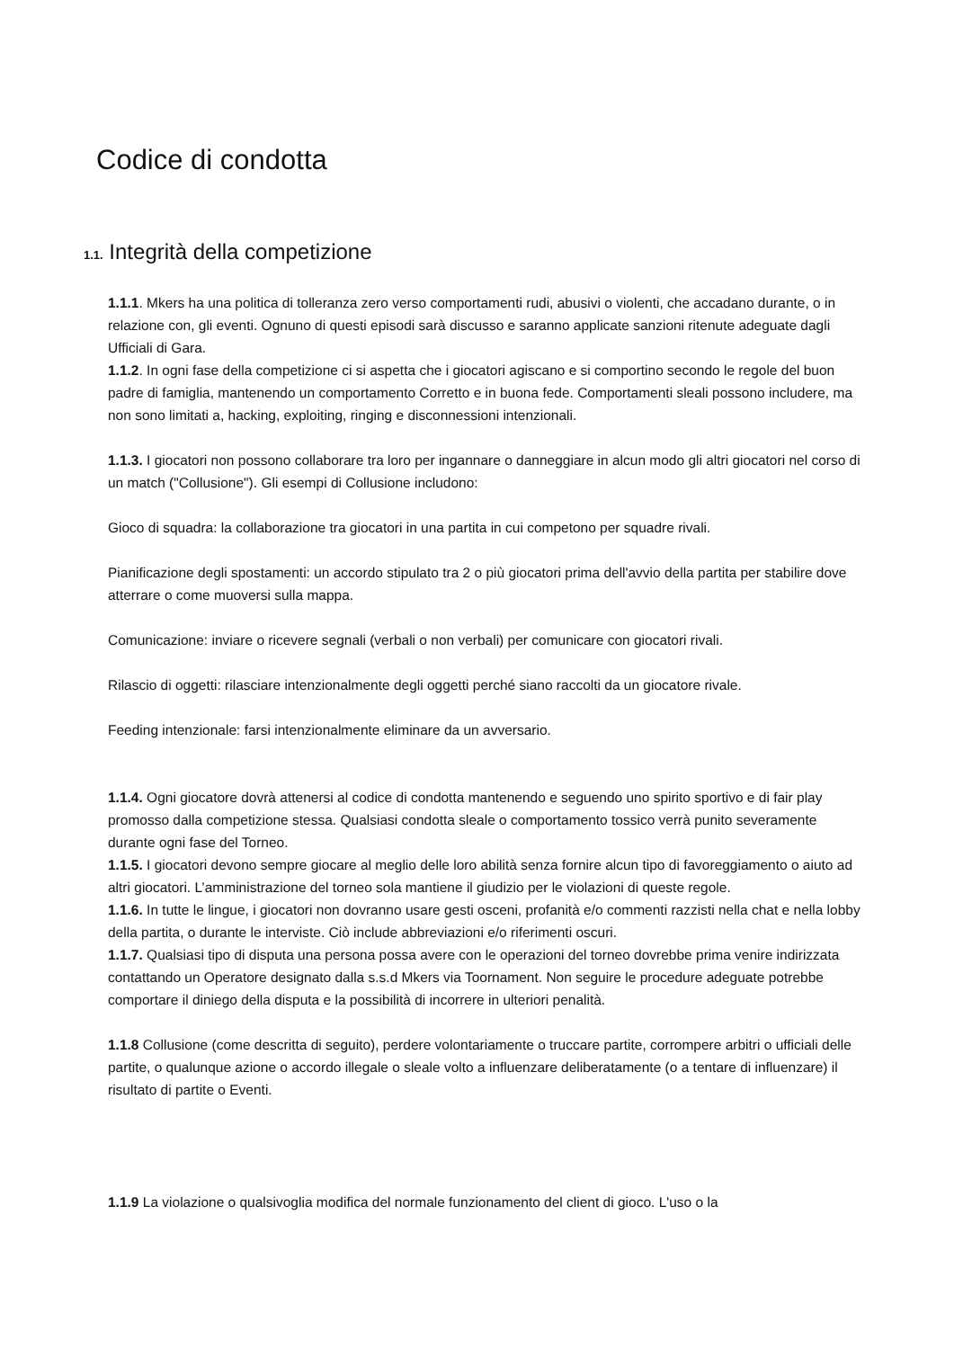Codice di condotta
1.1. Integrità della competizione
1.1.1. Mkers ha una politica di tolleranza zero verso comportamenti rudi, abusivi o violenti, che accadano durante, o in relazione con, gli eventi. Ognuno di questi episodi sarà discusso e saranno applicate sanzioni ritenute adeguate dagli Ufficiali di Gara.
1.1.2. In ogni fase della competizione ci si aspetta che i giocatori agiscano e si comportino secondo le regole del buon padre di famiglia, mantenendo un comportamento Corretto e in buona fede. Comportamenti sleali possono includere, ma non sono limitati a, hacking, exploiting, ringing e disconnessioni intenzionali.
1.1.3. I giocatori non possono collaborare tra loro per ingannare o danneggiare in alcun modo gli altri giocatori nel corso di un match ("Collusione"). Gli esempi di Collusione includono:
Gioco di squadra: la collaborazione tra giocatori in una partita in cui competono per squadre rivali.
Pianificazione degli spostamenti: un accordo stipulato tra 2 o più giocatori prima dell'avvio della partita per stabilire dove atterrare o come muoversi sulla mappa.
Comunicazione: inviare o ricevere segnali (verbali o non verbali) per comunicare con giocatori rivali.
Rilascio di oggetti: rilasciare intenzionalmente degli oggetti perché siano raccolti da un giocatore rivale.
Feeding intenzionale: farsi intenzionalmente eliminare da un avversario.
1.1.4. Ogni giocatore dovrà attenersi al codice di condotta mantenendo e seguendo uno spirito sportivo e di fair play promosso dalla competizione stessa. Qualsiasi condotta sleale o comportamento tossico verrà punito severamente durante ogni fase del Torneo.
1.1.5. I giocatori devono sempre giocare al meglio delle loro abilità senza fornire alcun tipo di favoreggiamento o aiuto ad altri giocatori. L’amministrazione del torneo sola mantiene il giudizio per le violazioni di queste regole.
1.1.6. In tutte le lingue, i giocatori non dovranno usare gesti osceni, profanità e/o commenti razzisti nella chat e nella lobby della partita, o durante le interviste. Ciò include abbreviazioni e/o riferimenti oscuri.
1.1.7. Qualsiasi tipo di disputa una persona possa avere con le operazioni del torneo dovrebbe prima venire indirizzata contattando un Operatore designato dalla s.s.d Mkers via Toornament. Non seguire le procedure adeguate potrebbe comportare il diniego della disputa e la possibilità di incorrere in ulteriori penalità.
1.1.8 Collusione (come descritta di seguito), perdere volontariamente o truccare partite, corrompere arbitri o ufficiali delle partite, o qualunque azione o accordo illegale o sleale volto a influenzare deliberatamente (o a tentare di influenzare) il risultato di partite o Eventi.
1.1.9 La violazione o qualsivoglia modifica del normale funzionamento del client di gioco. L'uso o la